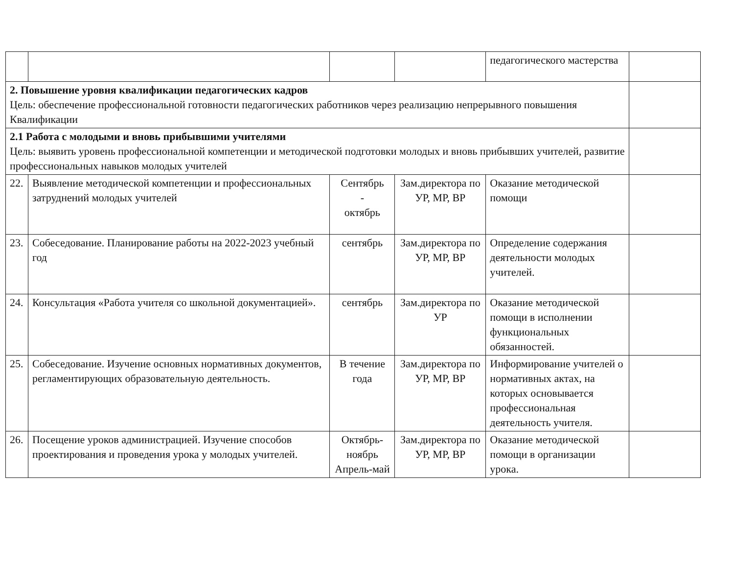| | | | | педагогического мастерства | |
| 2. Повышение уровня квалификации педагогических кадров Цель: обеспечение профессиональной готовности педагогических работников через реализацию непрерывного повышения Квалификации | | | | | |
| 2.1 Работа с молодыми и вновь прибывшими учителями Цель: выявить уровень профессиональной компетенции и методической подготовки молодых и вновь прибывших учителей, развитие профессиональных навыков молодых учителей | | | | | |
| 22. | Выявление методической компетенции и профессиональных затруднений молодых учителей | Сентябрь - октябрь | Зам.директора по УР, МР, ВР | Оказание методической помощи | |
| 23. | Собеседование. Планирование работы на 2022-2023 учебный год | сентябрь | Зам.директора по УР, МР, ВР | Определение содержания деятельности молодых учителей. | |
| 24. | Консультация «Работа учителя со школьной документацией». | сентябрь | Зам.директора по УР | Оказание методической помощи в исполнении функциональных обязанностей. | |
| 25. | Собеседование. Изучение основных нормативных документов, регламентирующих образовательную деятельность. | В течение года | Зам.директора по УР, МР, ВР | Информирование учителей о нормативных актах, на которых основывается профессиональная деятельность учителя. | |
| 26. | Посещение уроков администрацией. Изучение способов проектирования и проведения урока у молодых учителей. | Октябрь-ноябрь Апрель-май | Зам.директора по УР, МР, ВР | Оказание методической помощи в организации урока. | |